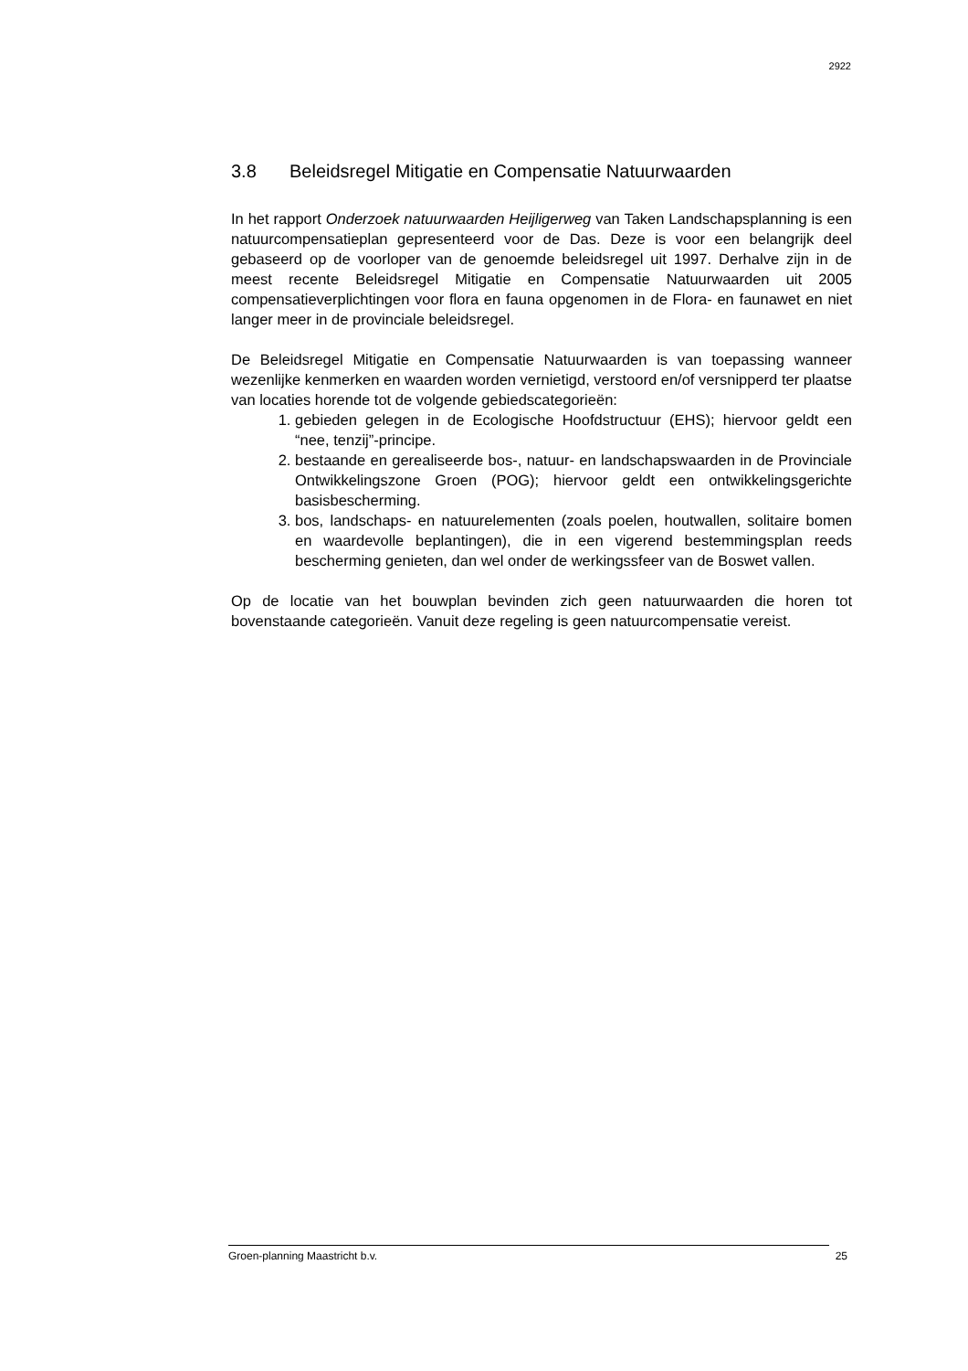2922
3.8 Beleidsregel Mitigatie en Compensatie Natuurwaarden
In het rapport Onderzoek natuurwaarden Heijligerweg van Taken Landschapsplanning is een natuurcompensatieplan gepresenteerd voor de Das. Deze is voor een belangrijk deel gebaseerd op de voorloper van de genoemde beleidsregel uit 1997. Derhalve zijn in de meest recente Beleidsregel Mitigatie en Compensatie Natuurwaarden uit 2005 compensatieverplichtingen voor flora en fauna opgenomen in de Flora- en faunawet en niet langer meer in de provinciale beleidsregel.
De Beleidsregel Mitigatie en Compensatie Natuurwaarden is van toepassing wanneer wezenlijke kenmerken en waarden worden vernietigd, verstoord en/of versnipperd ter plaatse van locaties horende tot de volgende gebiedscategorieën:
1. gebieden gelegen in de Ecologische Hoofdstructuur (EHS); hiervoor geldt een “nee, tenzij”-principe.
2. bestaande en gerealiseerde bos-, natuur- en landschapswaarden in de Provinciale Ontwikkelingszone Groen (POG); hiervoor geldt een ontwikkelingsgerichte basisbescherming.
3. bos, landschaps- en natuurelementen (zoals poelen, houtwallen, solitaire bomen en waardevolle beplantingen), die in een vigerend bestemmingsplan reeds bescherming genieten, dan wel onder de werkingssfeer van de Boswet vallen.
Op de locatie van het bouwplan bevinden zich geen natuurwaarden die horen tot bovenstaande categorieën. Vanuit deze regeling is geen natuurcompensatie vereist.
Groen-planning Maastricht b.v. 25